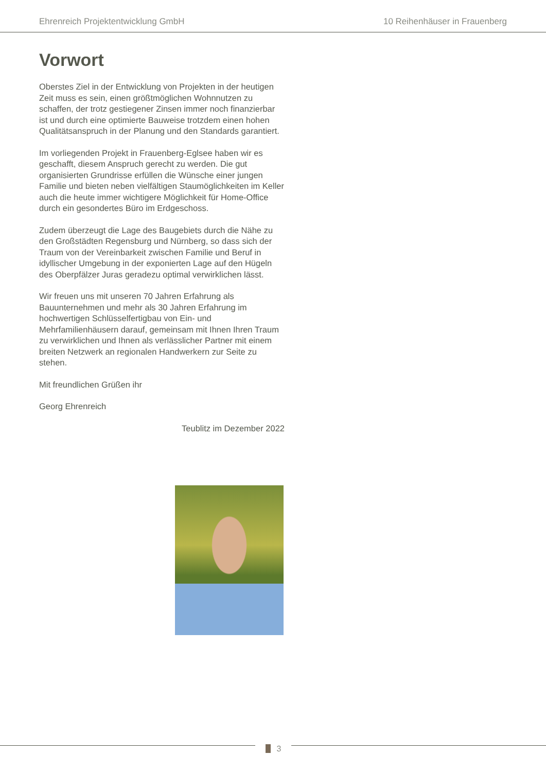Ehrenreich Projektentwicklung GmbH 10 Reihenhäuser in Frauenberg
Vorwort
Oberstes Ziel in der Entwicklung von Projekten in der heutigen Zeit muss es sein, einen größtmöglichen Wohnnutzen zu schaffen, der trotz gestiegener Zinsen immer noch finanzierbar ist und durch eine optimierte Bauweise trotzdem einen hohen Qualitätsanspruch in der Planung und den Standards garantiert.
Im vorliegenden Projekt in Frauenberg-Eglsee haben wir es geschafft, diesem Anspruch gerecht zu werden. Die gut organisierten Grundrisse erfüllen die Wünsche einer jungen Familie und bieten neben vielfältigen Staumöglichkeiten im Keller auch die heute immer wichtigere Möglichkeit für Home-Office durch ein gesondertes Büro im Erdgeschoss.
Zudem überzeugt die Lage des Baugebiets durch die Nähe zu den Großstädten Regensburg und Nürnberg, so dass sich der Traum von der Vereinbarkeit zwischen Familie und Beruf in idyllischer Umgebung in der exponierten Lage auf den Hügeln des Oberpfälzer Juras geradezu optimal verwirklichen lässt.
Wir freuen uns mit unseren 70 Jahren Erfahrung als Bauunternehmen und mehr als 30 Jahren Erfahrung im hochwertigen Schlüsselfertigbau von Ein- und Mehrfamilienhäusern darauf, gemeinsam mit Ihnen Ihren Traum zu verwirklichen und Ihnen als verlässlicher Partner mit einem breiten Netzwerk an regionalen Handwerkern zur Seite zu stehen.
Mit freundlichen Grüßen ihr
Georg Ehrenreich
Teublitz im Dezember 2022
3